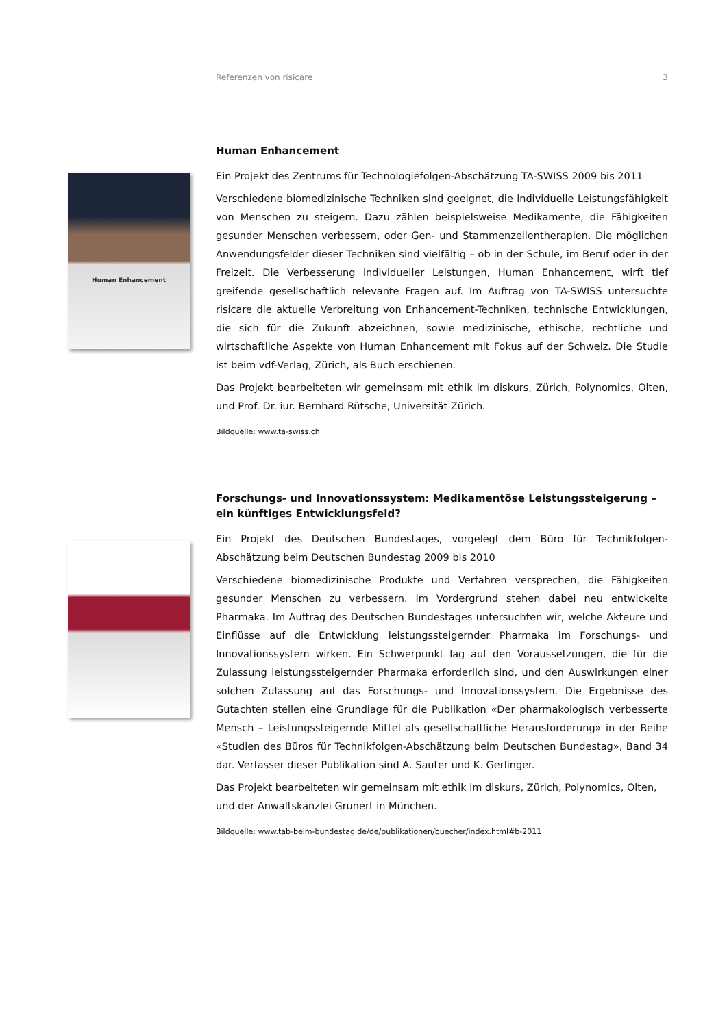Referenzen von risicare 3
Human Enhancement
Human Enhancement
Ein Projekt des Zentrums für Technologiefolgen-Abschätzung TA-SWISS 2009 bis 2011
Verschiedene biomedizinische Techniken sind geeignet, die individuelle Leistungsfähigkeit von Menschen zu steigern. Dazu zählen beispielsweise Medikamente, die Fähigkeiten gesunder Menschen verbessern, oder Gen- und Stammenzellentherapien. Die möglichen Anwendungsfelder dieser Techniken sind vielfältig – ob in der Schule, im Beruf oder in der Freizeit. Die Verbesserung individueller Leistungen, Human Enhancement, wirft tief greifende gesellschaftlich relevante Fragen auf. Im Auftrag von TA-SWISS untersuchte risicare die aktuelle Verbreitung von Enhancement-Techniken, technische Entwicklungen, die sich für die Zukunft abzeichnen, sowie medizinische, ethische, rechtliche und wirtschaftliche Aspekte von Human Enhancement mit Fokus auf der Schweiz. Die Studie ist beim vdf-Verlag, Zürich, als Buch erschienen.
Das Projekt bearbeiteten wir gemeinsam mit ethik im diskurs, Zürich, Polynomics, Olten, und Prof. Dr. iur. Bernhard Rütsche, Universität Zürich.
Bildquelle: www.ta-swiss.ch
Forschungs- und Innovationssystem: Medikamentöse Leistungssteigerung – ein künftiges Entwicklungsfeld?
Ein Projekt des Deutschen Bundestages, vorgelegt dem Büro für Technikfolgen-Abschätzung beim Deutschen Bundestag 2009 bis 2010
Verschiedene biomedizinische Produkte und Verfahren versprechen, die Fähigkeiten gesunder Menschen zu verbessern. Im Vordergrund stehen dabei neu entwickelte Pharmaka. Im Auftrag des Deutschen Bundestages untersuchten wir, welche Akteure und Einflüsse auf die Entwicklung leistungssteigernder Pharmaka im Forschungs- und Innovationssystem wirken. Ein Schwerpunkt lag auf den Voraussetzungen, die für die Zulassung leistungssteigernder Pharmaka erforderlich sind, und den Auswirkungen einer solchen Zulassung auf das Forschungs- und Innovationssystem. Die Ergebnisse des Gutachten stellen eine Grundlage für die Publikation «Der pharmakologisch verbesserte Mensch – Leistungssteigernde Mittel als gesellschaftliche Herausforderung» in der Reihe «Studien des Büros für Technikfolgen-Abschätzung beim Deutschen Bundestag», Band 34 dar. Verfasser dieser Publikation sind A. Sauter und K. Gerlinger.
Das Projekt bearbeiteten wir gemeinsam mit ethik im diskurs, Zürich, Polynomics, Olten, und der Anwaltskanzlei Grunert in München.
Bildquelle: www.tab-beim-bundestag.de/de/publikationen/buecher/index.html#b-2011